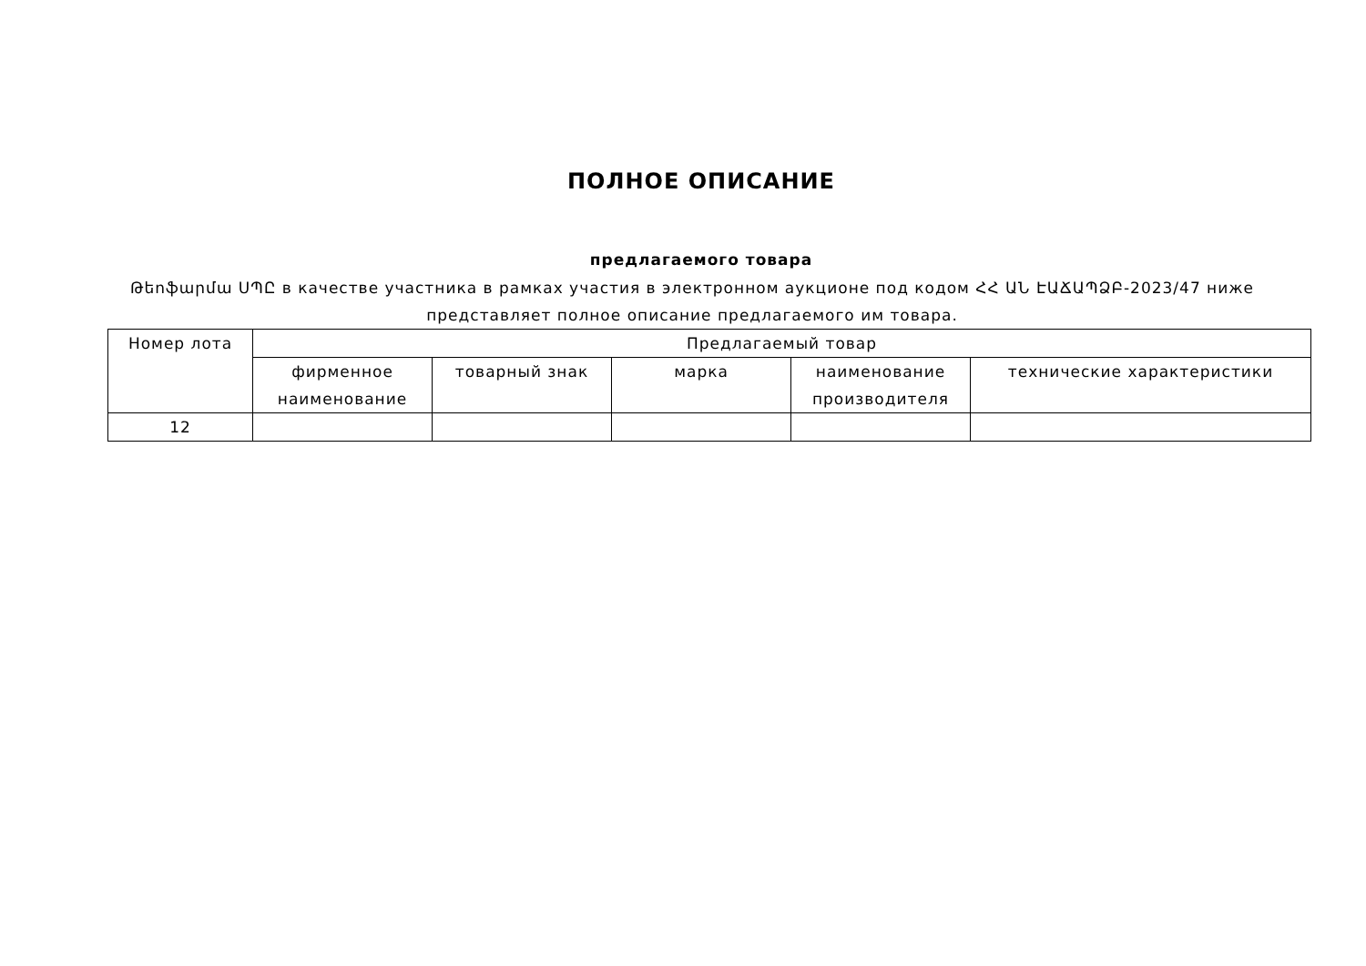ПОЛНОЕ ОПИСАНИЕ
предлагаемого товара
Թեոֆարմա ՍՊԸ в качестве участника в рамках участия в электронном аукционе под кодом ՀՀ ԱՆ ԷԱՃԱՊՁԲ-2023/47 ниже представляет полное описание предлагаемого им товара.
| Номер лота | Предлагаемый товар | | | | |
| --- | --- | --- | --- | --- | --- |
| | фирменное наименование | товарный знак | марка | наименование производителя | технические характеристики |
| 12 | | | | | |